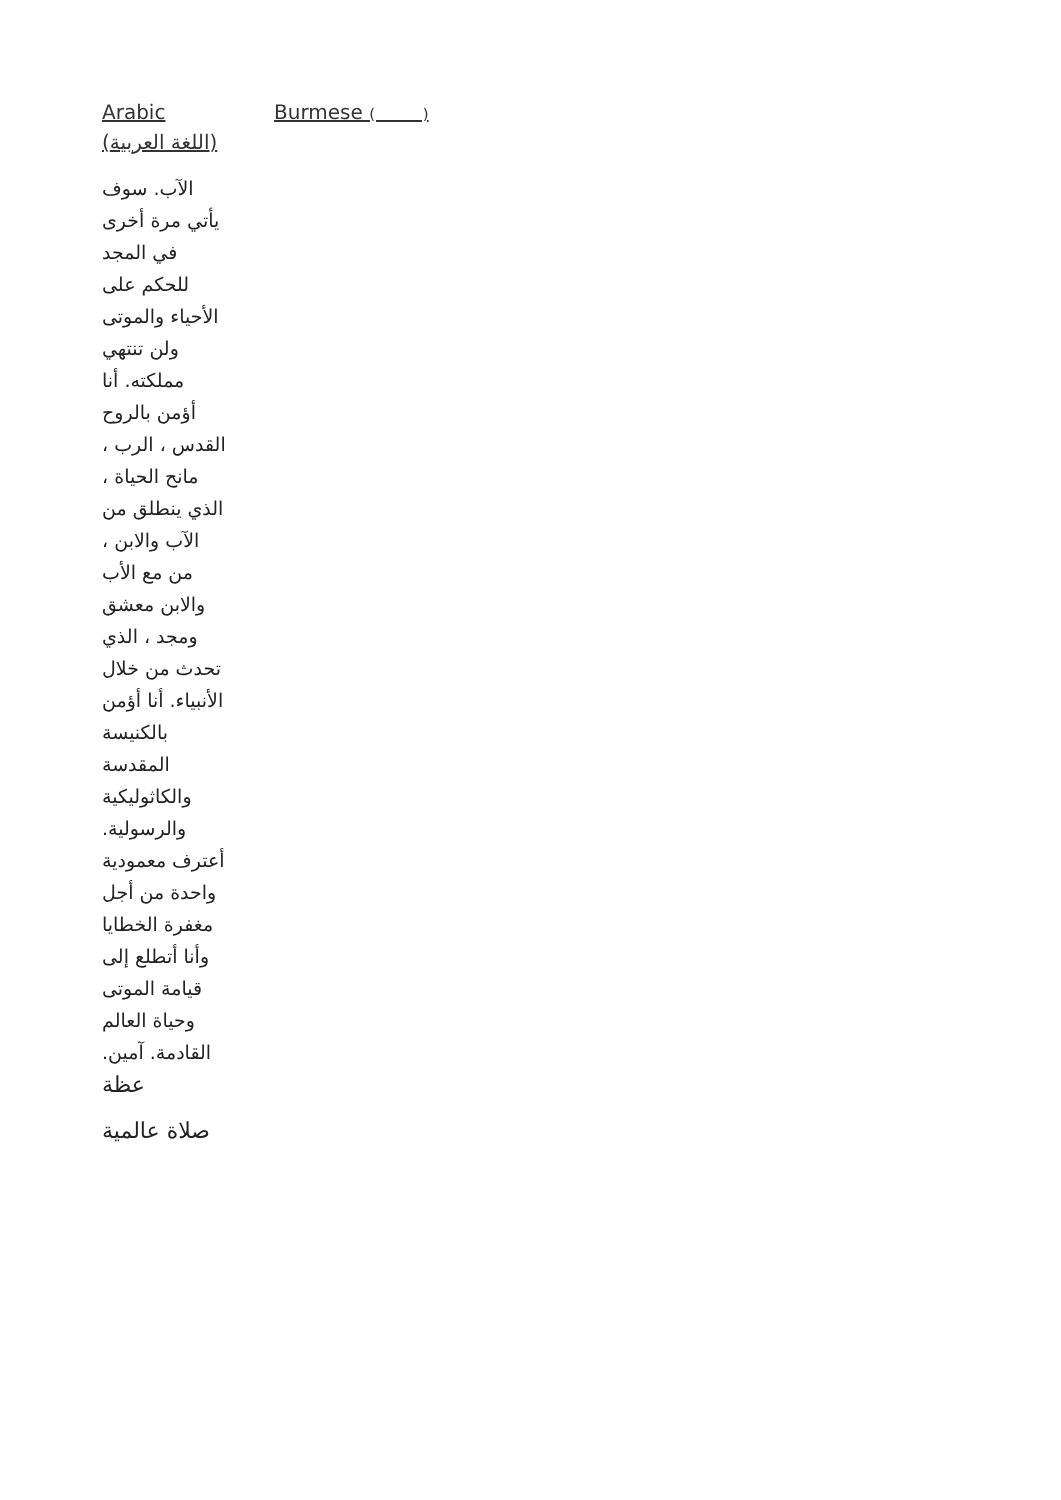Arabic
(اللغة العربية)
Burmese ( )
الآب. سوف يأتي مرة أخرى في المجد للحكم على الأحياء والموتى ولن تنتهي مملكته. أنا أؤمن بالروح القدس ، الرب ، مانح الحياة ، الذي ينطلق من الآب والابن ، من مع الأب والابن معشق ومجد ، الذي تحدث من خلال الأنبياء. أنا أؤمن بالكنيسة المقدسة والكاثوليكية والرسولية. أعترف معمودية واحدة من أجل مغفرة الخطايا وأنا أتطلع إلى قيامة الموتى وحياة العالم القادمة. آمين.
عظة
صلاة عالمية